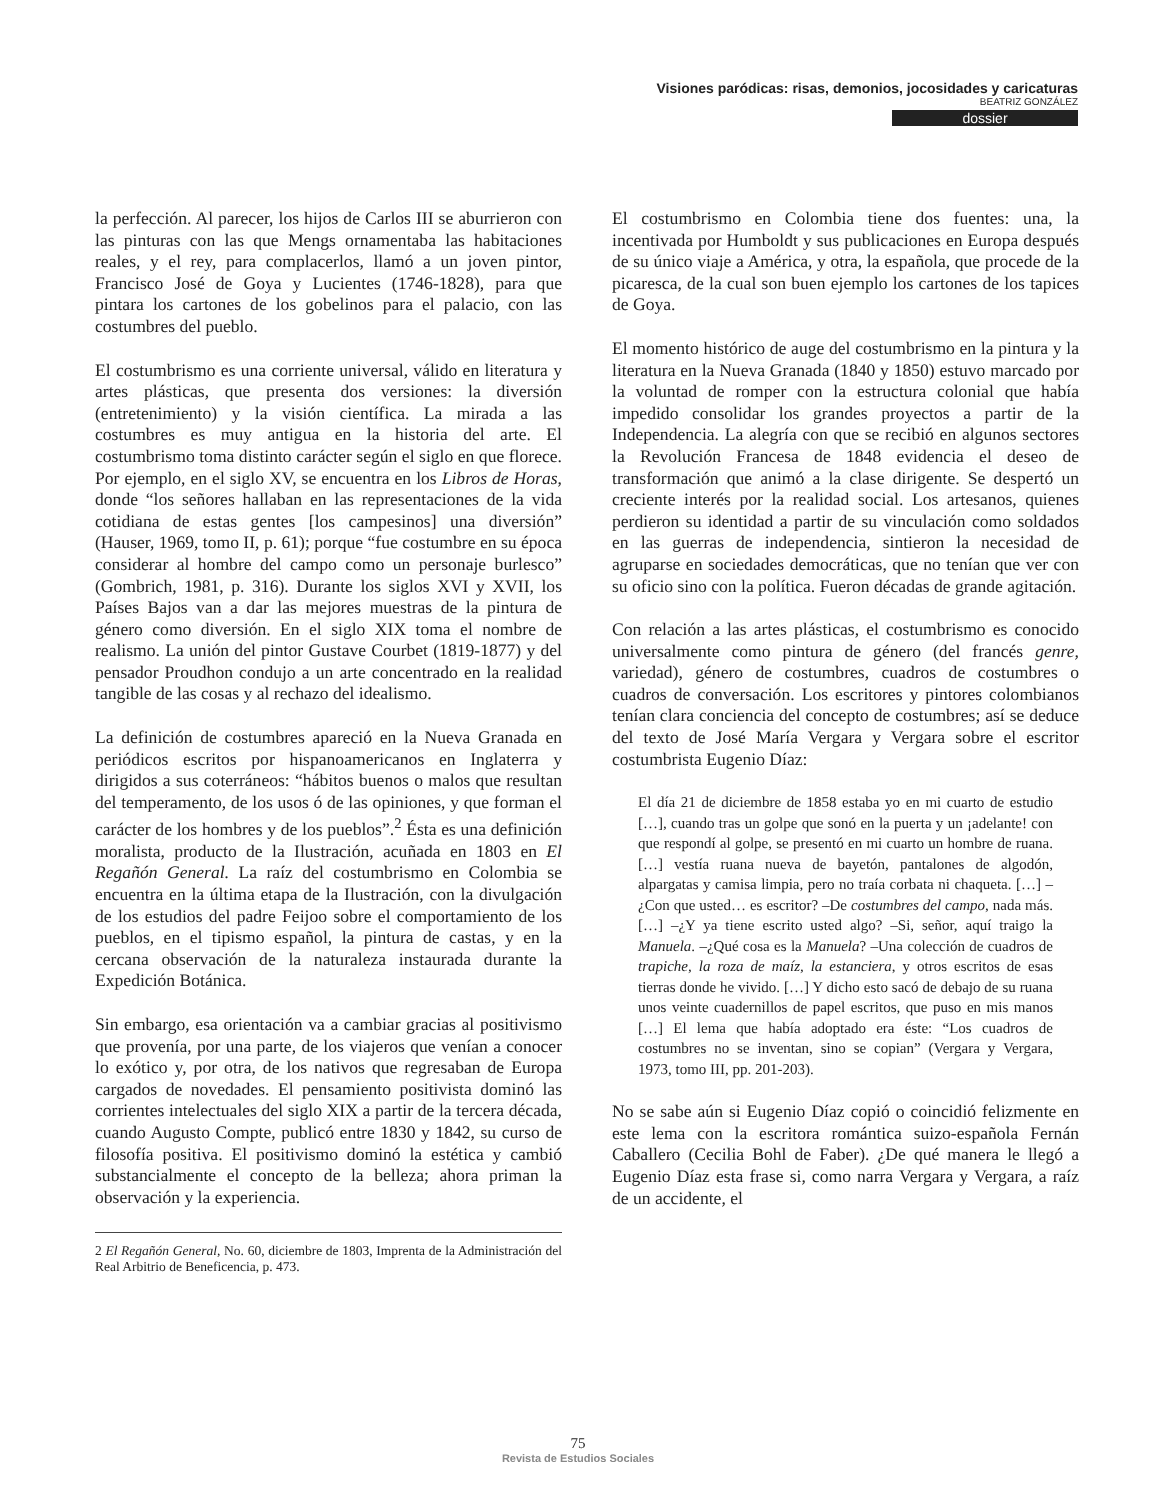Visiones paródicas: risas, demonios, jocosidades y caricaturas
BEATRIZ GONZÁLEZ
dossier
la perfección. Al parecer, los hijos de Carlos III se aburrieron con las pinturas con las que Mengs ornamentaba las habitaciones reales, y el rey, para complacerlos, llamó a un joven pintor, Francisco José de Goya y Lucientes (1746-1828), para que pintara los cartones de los gobelinos para el palacio, con las costumbres del pueblo.
El costumbrismo es una corriente universal, válido en literatura y artes plásticas, que presenta dos versiones: la diversión (entretenimiento) y la visión científica. La mirada a las costumbres es muy antigua en la historia del arte. El costumbrismo toma distinto carácter según el siglo en que florece. Por ejemplo, en el siglo XV, se encuentra en los Libros de Horas, donde “los señores hallaban en las representaciones de la vida cotidiana de estas gentes [los campesinos] una diversión” (Hauser, 1969, tomo II, p. 61); porque “fue costumbre en su época considerar al hombre del campo como un personaje burlesco” (Gombrich, 1981, p. 316). Durante los siglos XVI y XVII, los Países Bajos van a dar las mejores muestras de la pintura de género como diversión. En el siglo XIX toma el nombre de realismo. La unión del pintor Gustave Courbet (1819-1877) y del pensador Proudhon condujo a un arte concentrado en la realidad tangible de las cosas y al rechazo del idealismo.
La definición de costumbres apareció en la Nueva Granada en periódicos escritos por hispanoamericanos en Inglaterra y dirigidos a sus coterráneos: “hábitos buenos o malos que resultan del temperamento, de los usos ó de las opiniones, y que forman el carácter de los hombres y de los pueblos”.<sup>2</sup> Ésta es una definición moralista, producto de la Ilustración, acuñada en 1803 en El Regañón General. La raíz del costumbrismo en Colombia se encuentra en la última etapa de la Ilustración, con la divulgación de los estudios del padre Feijoo sobre el comportamiento de los pueblos, en el tipismo español, la pintura de castas, y en la cercana observación de la naturaleza instaurada durante la Expedición Botánica.
Sin embargo, esa orientación va a cambiar gracias al positivismo que provenía, por una parte, de los viajeros que venían a conocer lo exótico y, por otra, de los nativos que regresaban de Europa cargados de novedades. El pensamiento positivista dominó las corrientes intelectuales del siglo XIX a partir de la tercera década, cuando Augusto Compte, publicó entre 1830 y 1842, su curso de filosofía positiva. El positivismo dominó la estética y cambió substancialmente el concepto de la belleza; ahora priman la observación y la experiencia.
2 El Regañón General, No. 60, diciembre de 1803, Imprenta de la Administración del Real Arbitrio de Beneficencia, p. 473.
El costumbrismo en Colombia tiene dos fuentes: una, la incentivada por Humboldt y sus publicaciones en Europa después de su único viaje a América, y otra, la española, que procede de la picaresca, de la cual son buen ejemplo los cartones de los tapices de Goya.
El momento histórico de auge del costumbrismo en la pintura y la literatura en la Nueva Granada (1840 y 1850) estuvo marcado por la voluntad de romper con la estructura colonial que había impedido consolidar los grandes proyectos a partir de la Independencia. La alegría con que se recibió en algunos sectores la Revolución Francesa de 1848 evidencia el deseo de transformación que animó a la clase dirigente. Se despertó un creciente interés por la realidad social. Los artesanos, quienes perdieron su identidad a partir de su vinculación como soldados en las guerras de independencia, sintieron la necesidad de agruparse en sociedades democráticas, que no tenían que ver con su oficio sino con la política. Fueron décadas de grande agitación.
Con relación a las artes plásticas, el costumbrismo es conocido universalmente como pintura de género (del francés genre, variedad), género de costumbres, cuadros de costumbres o cuadros de conversación. Los escritores y pintores colombianos tenían clara conciencia del concepto de costumbres; así se deduce del texto de José María Vergara y Vergara sobre el escritor costumbrista Eugenio Díaz:
El día 21 de diciembre de 1858 estaba yo en mi cuarto de estudio […], cuando tras un golpe que sonó en la puerta y un ¡adelante! con que respondí al golpe, se presentó en mi cuarto un hombre de ruana. […] vestía ruana nueva de bayetón, pantalones de algodón, alpargatas y camisa limpia, pero no traía corbata ni chaqueta. […] –¿Con que usted… es escritor? –De costumbres del campo, nada más. […] –¿Y ya tiene escrito usted algo? –Si, señor, aquí traigo la Manuela. –¿Qué cosa es la Manuela? –Una colección de cuadros de trapiche, la roza de maíz, la estanciera, y otros escritos de esas tierras donde he vivido. […] Y dicho esto sacó de debajo de su ruana unos veinte cuadernillos de papel escritos, que puso en mis manos […] El lema que había adoptado era éste: “Los cuadros de costumbres no se inventan, sino se copian” (Vergara y Vergara, 1973, tomo III, pp. 201-203).
No se sabe aún si Eugenio Díaz copió o coincidió felizmente en este lema con la escritora romántica suizo-española Fernán Caballero (Cecilia Bohl de Faber). ¿De qué manera le llegó a Eugenio Díaz esta frase si, como narra Vergara y Vergara, a raíz de un accidente, el
75
Revista de Estudios Sociales